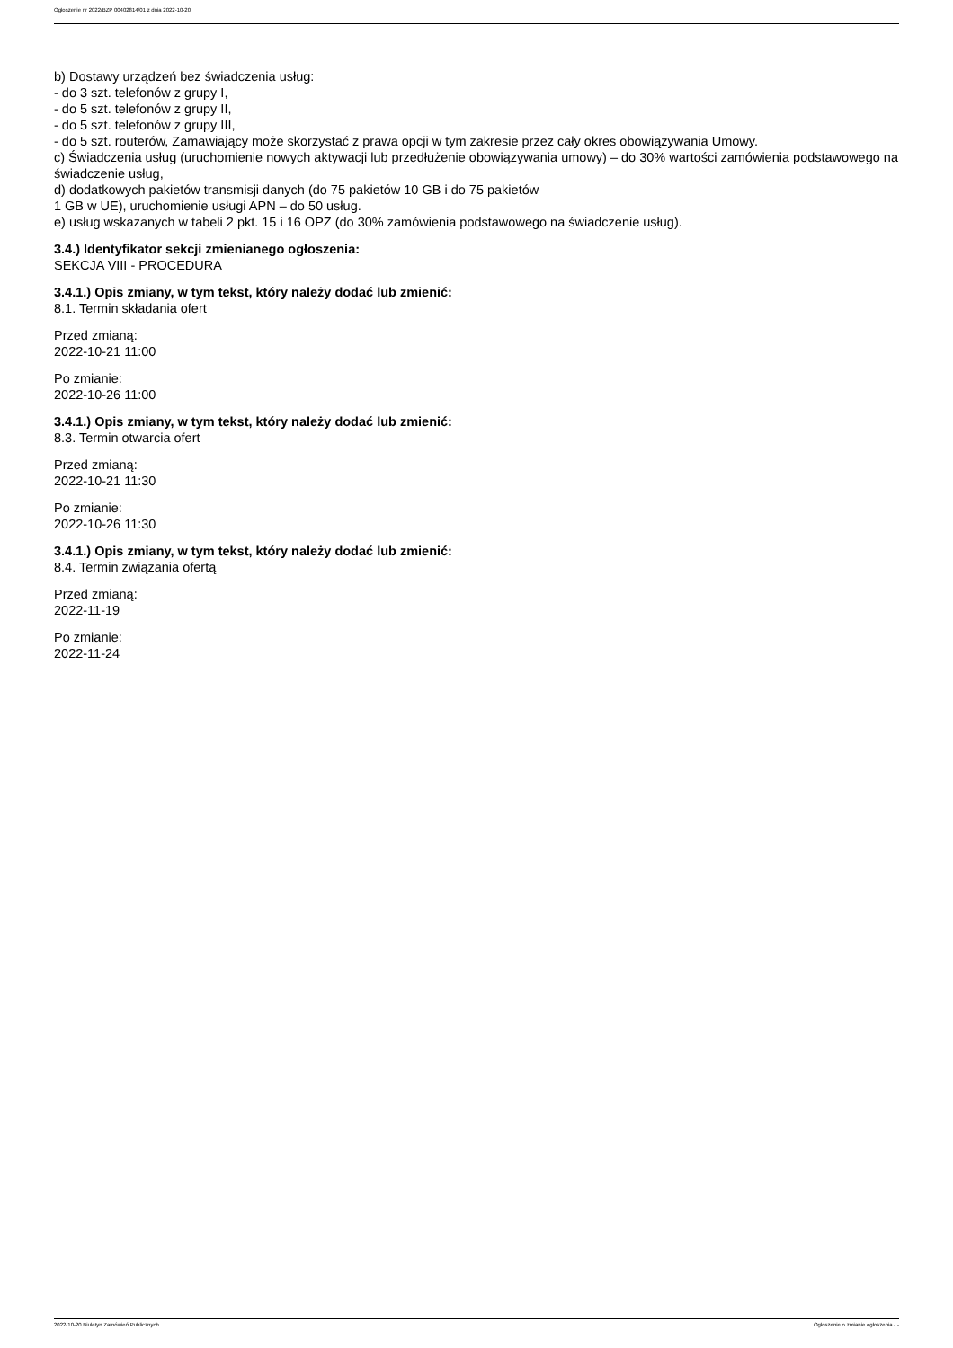Ogłoszenie nr 2022/BZP 00402814/01 z dnia 2022-10-20
b) Dostawy urządzeń bez świadczenia usług:
- do 3 szt. telefonów z grupy I,
- do 5 szt. telefonów z grupy II,
- do 5 szt. telefonów z grupy III,
- do 5 szt. routerów, Zamawiający może skorzystać z prawa opcji w tym zakresie przez cały okres obowiązywania Umowy.
c) Świadczenia usług (uruchomienie nowych aktywacji lub przedłużenie obowiązywania umowy) – do 30% wartości zamówienia podstawowego na świadczenie usług,
d) dodatkowych pakietów transmisji danych (do 75 pakietów 10 GB i do 75 pakietów
1 GB w UE), uruchomienie usługi APN – do 50 usług.
e) usług wskazanych w tabeli 2 pkt. 15 i 16 OPZ (do 30% zamówienia podstawowego na świadczenie usług).
3.4.) Identyfikator sekcji zmienianego ogłoszenia:
SEKCJA VIII - PROCEDURA
3.4.1.) Opis zmiany, w tym tekst, który należy dodać lub zmienić:
8.1. Termin składania ofert
Przed zmianą:
2022-10-21 11:00
Po zmianie:
2022-10-26 11:00
3.4.1.) Opis zmiany, w tym tekst, który należy dodać lub zmienić:
8.3. Termin otwarcia ofert
Przed zmianą:
2022-10-21 11:30
Po zmianie:
2022-10-26 11:30
3.4.1.) Opis zmiany, w tym tekst, który należy dodać lub zmienić:
8.4. Termin związania ofertą
Przed zmianą:
2022-11-19
Po zmianie:
2022-11-24
2022-10-20 Biuletyn Zamówień Publicznych Ogłoszenie o zmianie ogłoszenia - -